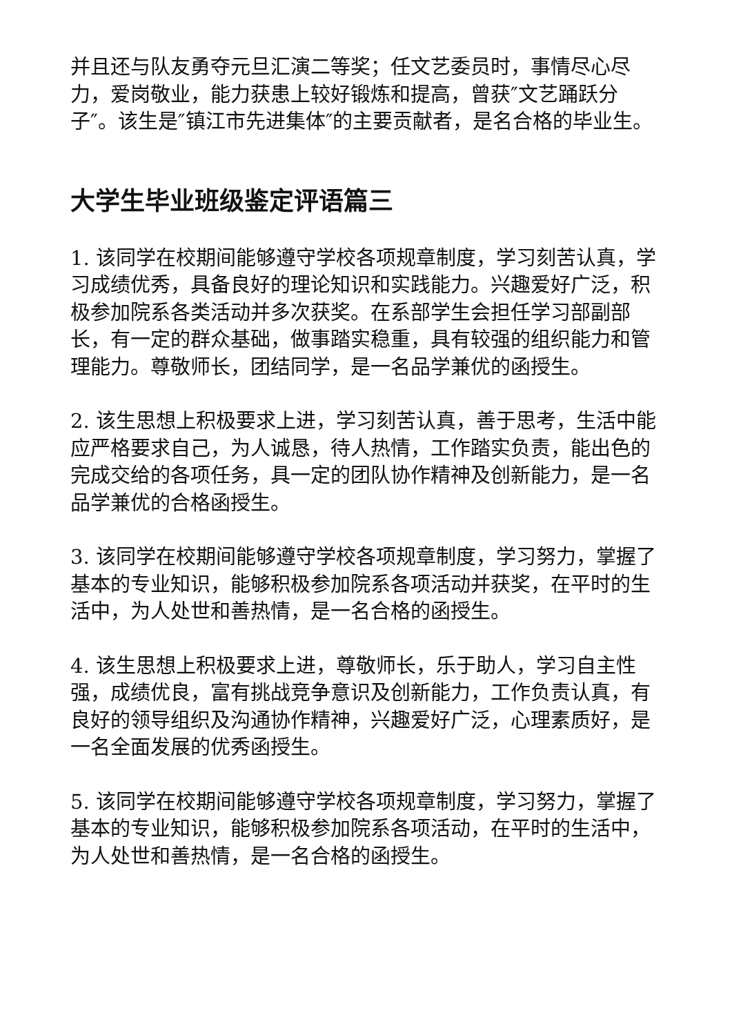并且还与队友勇夺元旦汇演二等奖；任文艺委员时，事情尽心尽力，爱岗敬业，能力获患上较好锻炼和提高，曾获″文艺踊跃分子″。该生是″镇江市先进集体″的主要贡献者，是名合格的毕业生。
大学生毕业班级鉴定评语篇三
1. 该同学在校期间能够遵守学校各项规章制度，学习刻苦认真，学习成绩优秀，具备良好的理论知识和实践能力。兴趣爱好广泛，积极参加院系各类活动并多次获奖。在系部学生会担任学习部副部长，有一定的群众基础，做事踏实稳重，具有较强的组织能力和管理能力。尊敬师长，团结同学，是一名品学兼优的函授生。
2. 该生思想上积极要求上进，学习刻苦认真，善于思考，生活中能应严格要求自己，为人诚恳，待人热情，工作踏实负责，能出色的完成交给的各项任务，具一定的团队协作精神及创新能力，是一名品学兼优的合格函授生。
3. 该同学在校期间能够遵守学校各项规章制度，学习努力，掌握了基本的专业知识，能够积极参加院系各项活动并获奖，在平时的生活中，为人处世和善热情，是一名合格的函授生。
4. 该生思想上积极要求上进，尊敬师长，乐于助人，学习自主性强，成绩优良，富有挑战竞争意识及创新能力，工作负责认真，有良好的领导组织及沟通协作精神，兴趣爱好广泛，心理素质好，是一名全面发展的优秀函授生。
5. 该同学在校期间能够遵守学校各项规章制度，学习努力，掌握了基本的专业知识，能够积极参加院系各项活动，在平时的生活中，为人处世和善热情，是一名合格的函授生。